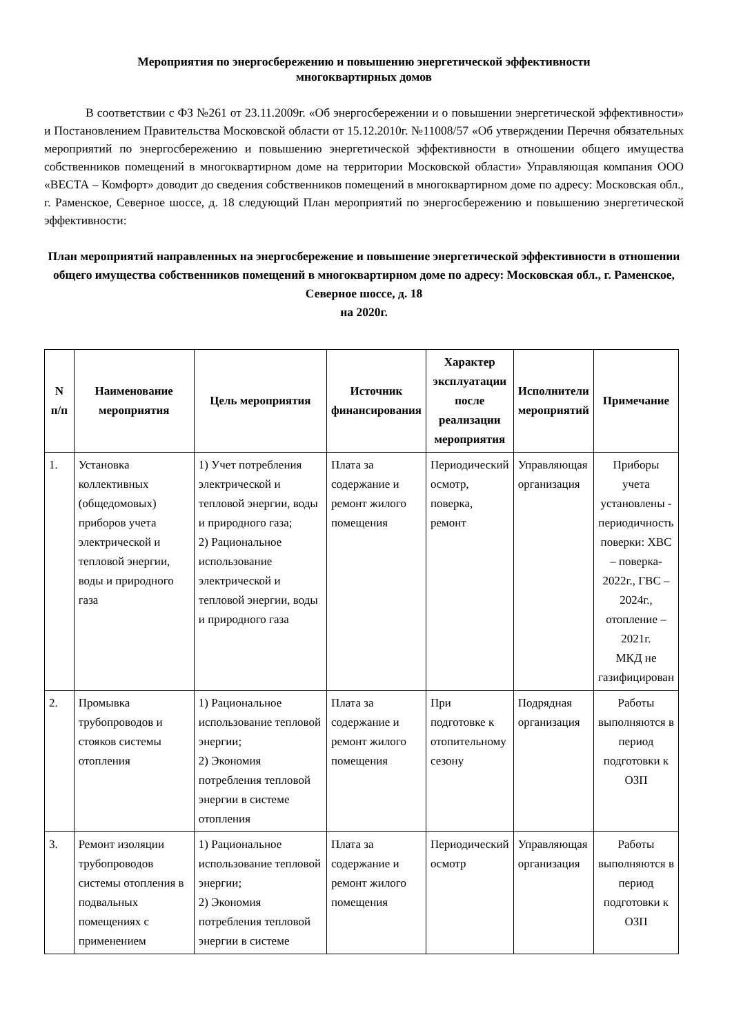Мероприятия по энергосбережению и повышению энергетической эффективности
многоквартирных домов
В соответствии с ФЗ №261 от 23.11.2009г. «Об энергосбережении и о повышении энергетической эффективности» и Постановлением Правительства Московской области от 15.12.2010г. №11008/57 «Об утверждении Перечня обязательных мероприятий по энергосбережению и повышению энергетической эффективности в отношении общего имущества собственников помещений в многоквартирном доме на территории Московской области» Управляющая компания ООО «ВЕСТА – Комфорт» доводит до сведения собственников помещений в многоквартирном доме по адресу: Московская обл., г. Раменское, Северное шоссе, д. 18 следующий План мероприятий по энергосбережению и повышению энергетической эффективности:
План мероприятий направленных на энергосбережение и повышение энергетической эффективности в отношении общего имущества собственников помещений в многоквартирном доме по адресу: Московская обл., г. Раменское, Северное шоссе, д. 18
на 2020г.
| N п/п | Наименование мероприятия | Цель мероприятия | Источник финансирования | Характер эксплуатации после реализации мероприятия | Исполнители мероприятий | Примечание |
| --- | --- | --- | --- | --- | --- | --- |
| 1. | Установка коллективных (общедомовых) приборов учета электрической и тепловой энергии, воды и природного газа | 1) Учет потребления электрической и тепловой энергии, воды и природного газа; 2) Рациональное использование электрической и тепловой энергии, воды и природного газа | Плата за содержание и ремонт жилого помещения | Периодический осмотр, поверка, ремонт | Управляющая организация | Приборы учета установлены - периодичность поверки: ХВС – поверка- 2022г., ГВС – 2024г., отопление – 2021г. МКД не газифицирован |
| 2. | Промывка трубопроводов и стояков системы отопления | 1) Рациональное использование тепловой энергии; 2) Экономия потребления тепловой энергии в системе отопления | Плата за содержание и ремонт жилого помещения | При подготовке к отопительному сезону | Подрядная организация | Работы выполняются в период подготовки к ОЗП |
| 3. | Ремонт изоляции трубопроводов системы отопления в подвальных помещениях с применением | 1) Рациональное использование тепловой энергии; 2) Экономия потребления тепловой энергии в системе | Плата за содержание и ремонт жилого помещения | Периодический осмотр | Управляющая организация | Работы выполняются в период подготовки к ОЗП |